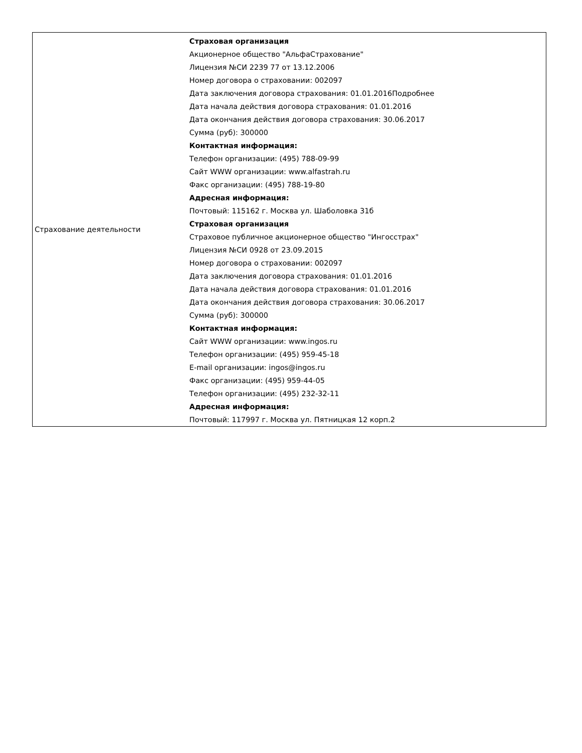| Страхование деятельности | Страховая организация Акционерное общество "АльфаСтрахование" Лицензия №СИ 2239 77 от 13.12.2006 Номер договора о страховании: 002097 Дата заключения договора страхования: 01.01.2016Подробнее Дата начала действия договора страхования: 01.01.2016 Дата окончания действия договора страхования: 30.06.2017 Сумма (руб): 300000 Контактная информация: Телефон организации: (495) 788-09-99 Сайт WWW организации: www.alfastrah.ru Факс организации: (495) 788-19-80 Адресная информация: Почтовый: 115162 г. Москва ул. Шаболовка 31б Страховая организация Страховое публичное акционерное общество "Ингосстрах" Лицензия №СИ 0928 от 23.09.2015 Номер договора о страховании: 002097 Дата заключения договора страхования: 01.01.2016 Дата начала действия договора страхования: 01.01.2016 Дата окончания действия договора страхования: 30.06.2017 Сумма (руб): 300000 Контактная информация: Сайт WWW организации: www.ingos.ru Телефон организации: (495) 959-45-18 E-mail организации: ingos@ingos.ru Факс организации: (495) 959-44-05 Телефон организации: (495) 232-32-11 Адресная информация: Почтовый: 117997 г. Москва ул. Пятницкая 12 корп.2 |